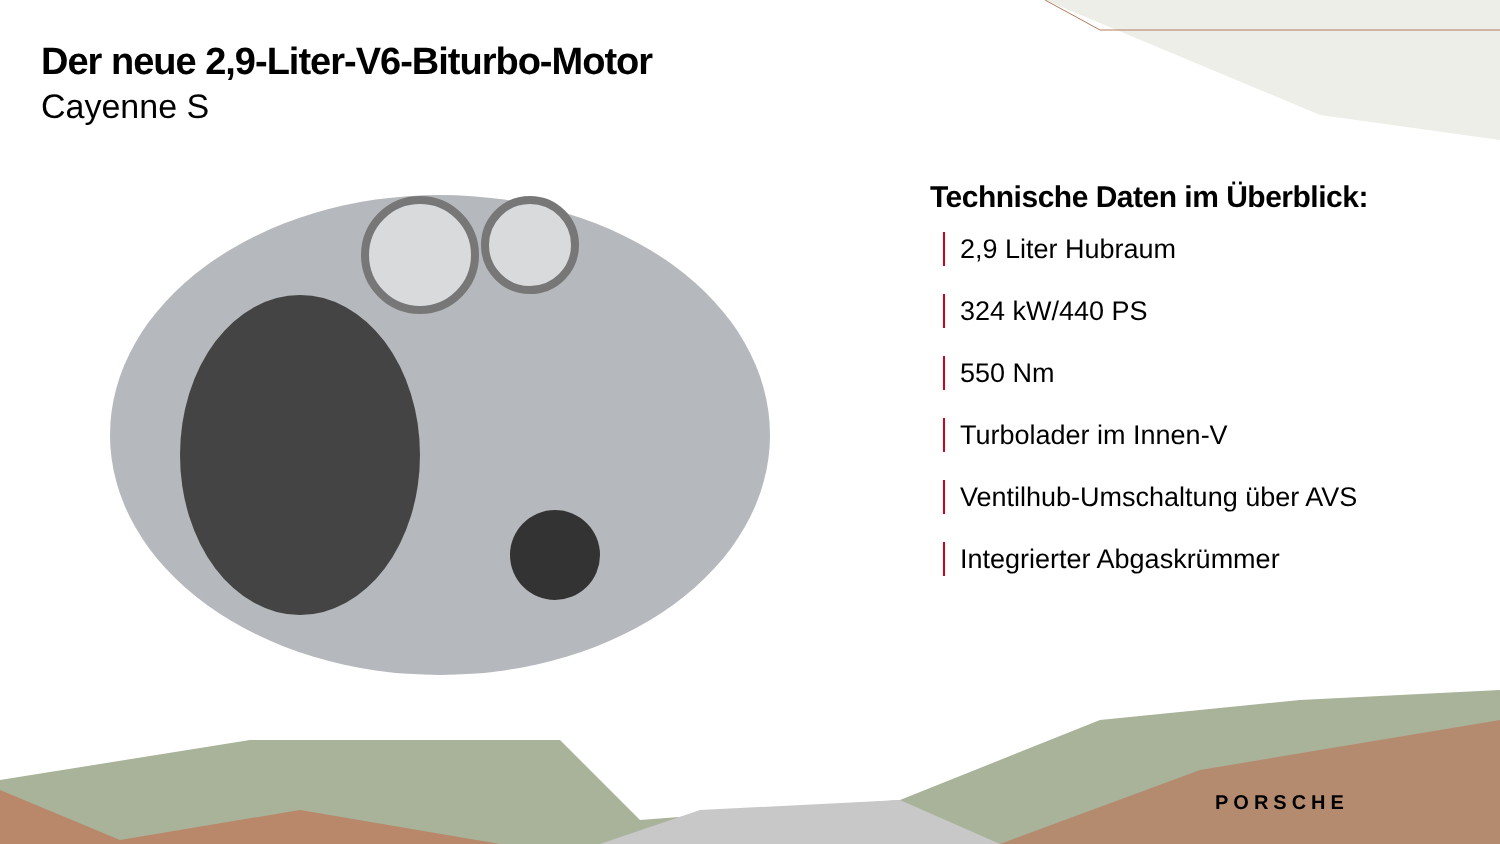Der neue 2,9-Liter-V6-Biturbo-Motor
Cayenne S
Technische Daten im Überblick:
2,9 Liter Hubraum
324 kW/440 PS
550 Nm
Turbolader im Innen-V
Ventilhub-Umschaltung über AVS
Integrierter Abgaskrümmer
PORSCHE